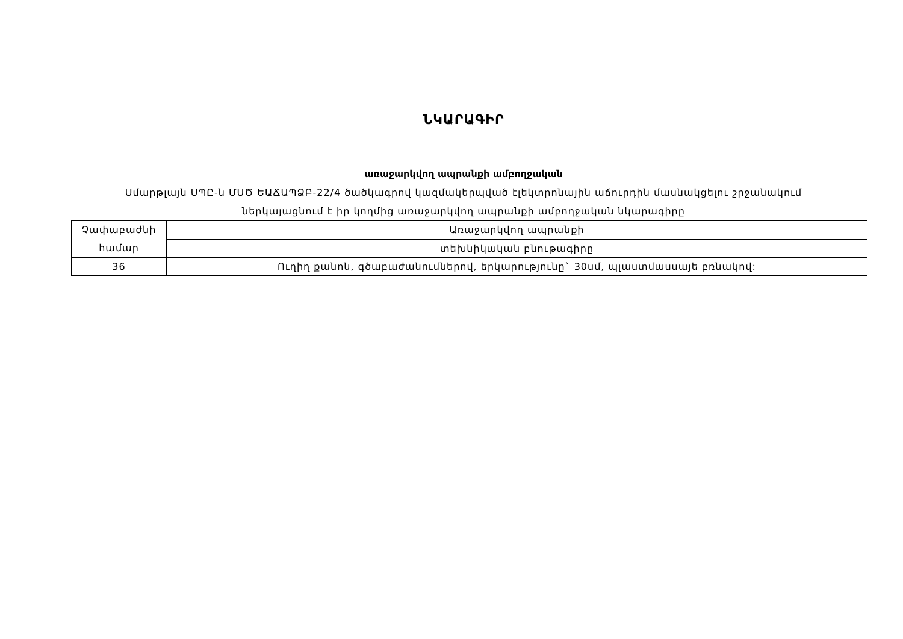ՆԿԱՐԱԳԻՐ
առաջարկվող ապրանքի ամբողջական
Սմարթլայն ՍՊԸ-ն ՄՍԾ ԵԱՃԱՊՁԲ-22/4 ծածկագրով կազմակերպված էլեկտրոնային աճուրդին մասնակցելու շրջանակում
ներկայացնում է իր կողմից առաջարկվող ապրանքի ամբողջական նկարագիրը
| Չափաբաժնի համար | Առաջարկվող ապրանքի |
| | տեխնիկական բնութագիրը |
| 36 | Ուղիղ քանոն, գծաբաժանումներով, երկարությունը` 30սմ, պլաստմասսայե բռնակով: |